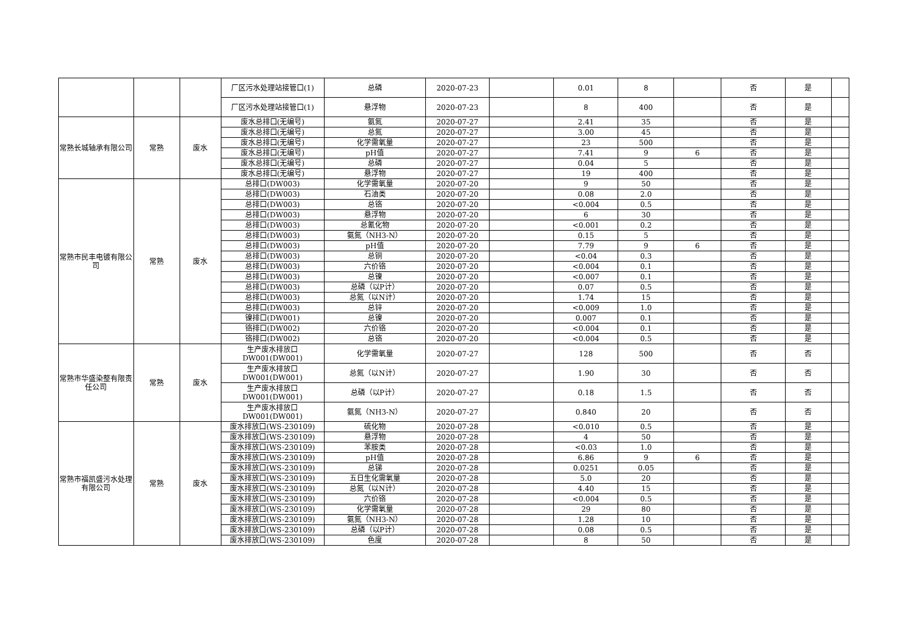| | | | 厂区污水处理站接管口(1) | 总磷 | 2020-07-23 | | 0.01 | 8 | | 否 | 是 | |
| | | | 厂区污水处理站接管口(1) | 悬浮物 | 2020-07-23 | | 8 | 400 | | 否 | 是 | |
| 常熟长城轴承有限公司 | 常熟 | 废水 | 废水总排口(无编号) | 氨氮 | 2020-07-27 | | 2.41 | 35 | | 否 | 是 | |
| | | | 废水总排口(无编号) | 总氮 | 2020-07-27 | | 3.00 | 45 | | 否 | 是 | |
| | | | 废水总排口(无编号) | 化学需氧量 | 2020-07-27 | | 23 | 500 | | 否 | 是 | |
| | | | 废水总排口(无编号) | pH值 | 2020-07-27 | | 7.41 | 9 | 6 | 否 | 是 | |
| | | | 废水总排口(无编号) | 总磷 | 2020-07-27 | | 0.04 | 5 | | 否 | 是 | |
| | | | 废水总排口(无编号) | 悬浮物 | 2020-07-27 | | 19 | 400 | | 否 | 是 | |
| 常熟市民丰电镀有限公司 | 常熟 | 废水 | 总排口(DW003) | 化学需氧量 | 2020-07-20 | | 9 | 50 | | 否 | 是 | |
| | | | 总排口(DW003) | 石油类 | 2020-07-20 | | 0.08 | 2.0 | | 否 | 是 | |
| | | | 总排口(DW003) | 总铬 | 2020-07-20 | | <0.004 | 0.5 | | 否 | 是 | |
| | | | 总排口(DW003) | 悬浮物 | 2020-07-20 | | 6 | 30 | | 否 | 是 | |
| | | | 总排口(DW003) | 总氰化物 | 2020-07-20 | | <0.001 | 0.2 | | 否 | 是 | |
| | | | 总排口(DW003) | 氨氮（NH3-N） | 2020-07-20 | | 0.15 | 5 | | 否 | 是 | |
| | | | 总排口(DW003) | pH值 | 2020-07-20 | | 7.79 | 9 | 6 | 否 | 是 | |
| | | | 总排口(DW003) | 总铜 | 2020-07-20 | | <0.04 | 0.3 | | 否 | 是 | |
| | | | 总排口(DW003) | 六价铬 | 2020-07-20 | | <0.004 | 0.1 | | 否 | 是 | |
| | | | 总排口(DW003) | 总镍 | 2020-07-20 | | <0.007 | 0.1 | | 否 | 是 | |
| | | | 总排口(DW003) | 总磷（以P计） | 2020-07-20 | | 0.07 | 0.5 | | 否 | 是 | |
| | | | 总排口(DW003) | 总氮（以N计） | 2020-07-20 | | 1.74 | 15 | | 否 | 是 | |
| | | | 总排口(DW003) | 总锌 | 2020-07-20 | | <0.009 | 1.0 | | 否 | 是 | |
| | | | 镍排口(DW001) | 总镍 | 2020-07-20 | | 0.007 | 0.1 | | 否 | 是 | |
| | | | 铬排口(DW002) | 六价铬 | 2020-07-20 | | <0.004 | 0.1 | | 否 | 是 | |
| | | | 铬排口(DW002) | 总铬 | 2020-07-20 | | <0.004 | 0.5 | | 否 | 是 | |
| 常熟市华盛染整有限责任公司 | 常熟 | 废水 | 生产废水排放口 DW001(DW001) | 化学需氧量 | 2020-07-27 | | 128 | 500 | | 否 | 否 | |
| | | | 生产废水排放口 DW001(DW001) | 总氮（以N计） | 2020-07-27 | | 1.90 | 30 | | 否 | 否 | |
| | | | 生产废水排放口 DW001(DW001) | 总磷（以P计） | 2020-07-27 | | 0.18 | 1.5 | | 否 | 否 | |
| | | | 生产废水排放口 DW001(DW001) | 氨氮（NH3-N） | 2020-07-27 | | 0.840 | 20 | | 否 | 否 | |
| 常熟市福凯盛污水处理有限公司 | 常熟 | 废水 | 废水排放口(WS-230109) | 硫化物 | 2020-07-28 | | <0.010 | 0.5 | | 否 | 是 | |
| | | | 废水排放口(WS-230109) | 悬浮物 | 2020-07-28 | | 4 | 50 | | 否 | 是 | |
| | | | 废水排放口(WS-230109) | 苯胺类 | 2020-07-28 | | <0.03 | 1.0 | | 否 | 是 | |
| | | | 废水排放口(WS-230109) | pH值 | 2020-07-28 | | 6.86 | 9 | 6 | 否 | 是 | |
| | | | 废水排放口(WS-230109) | 总锑 | 2020-07-28 | | 0.0251 | 0.05 | | 否 | 是 | |
| | | | 废水排放口(WS-230109) | 五日生化需氧量 | 2020-07-28 | | 5.0 | 20 | | 否 | 是 | |
| | | | 废水排放口(WS-230109) | 总氮（以N计） | 2020-07-28 | | 4.40 | 15 | | 否 | 是 | |
| | | | 废水排放口(WS-230109) | 六价铬 | 2020-07-28 | | <0.004 | 0.5 | | 否 | 是 | |
| | | | 废水排放口(WS-230109) | 化学需氧量 | 2020-07-28 | | 29 | 80 | | 否 | 是 | |
| | | | 废水排放口(WS-230109) | 氨氮（NH3-N） | 2020-07-28 | | 1.28 | 10 | | 否 | 是 | |
| | | | 废水排放口(WS-230109) | 总磷（以P计） | 2020-07-28 | | 0.08 | 0.5 | | 否 | 是 | |
| | | | 废水排放口(WS-230109) | 色度 | 2020-07-28 | | 8 | 50 | | 否 | 是 | |